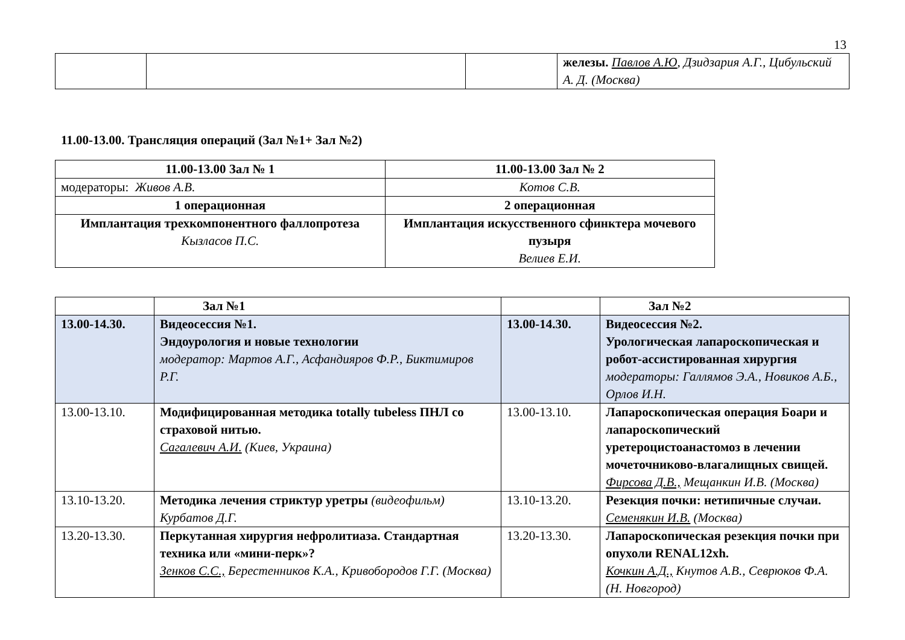13
| | | | железы. Павлов А.Ю , Дзидзария А.Г., Цибульский А. Д. (Москва) |
11.00-13.00. Трансляция операций (Зал №1+ Зал №2)
| 11.00-13.00 Зал № 1 | 11.00-13.00 Зал № 2 |
| --- | --- |
| модераторы: Живов А.В. | Котов С.В. |
| 1 операционная | 2 операционная |
| Имплантация трехкомпонентного фаллопротеза Кызласов П.С. | Имплантация искусственного сфинктера мочевого пузыря Велиев Е.И. |
| | Зал №1 | | Зал №2 |
| 13.00-14.30. | Видеосессия №1. Эндоурология и новые технологии модератор: Мартов А.Г., Асфандияров Ф.Р., Биктимиров Р.Г. | 13.00-14.30. | Видеосессия №2. Урологическая лапароскопическая и робот-ассистированная хирургия модераторы: Галлямов Э.А., Новиков А.Б., Орлов И.Н. |
| 13.00-13.10. | Модифицированная методика totally tubeless ПНЛ со страховой нитью. Сагалевич А.И. (Киев, Украина) | 13.00-13.10. | Лапароскопическая операция Боари и лапароскопический уретероцистоанастомоз в лечении мочеточниково-влагалищных свищей. Фирсова Д.В., Мещанкин И.В. (Москва) |
| 13.10-13.20. | Методика лечения стриктур уретры (видеофильм) Курбатов Д.Г. | 13.10-13.20. | Резекция почки: нетипичные случаи. Семенякин И.В. (Москва) |
| 13.20-13.30. | Перкутанная хирургия нефролитиаза. Стандартная техника или «мини-перк»? Зенков С.С., Берестенников К.А., Кривобородов Г.Г. (Москва) | 13.20-13.30. | Лапароскопическая резекция почки при опухоли RENAL12xh. Кочкин А.Д., Кнутов А.В., Севрюков Ф.А. (Н. Новгород) |